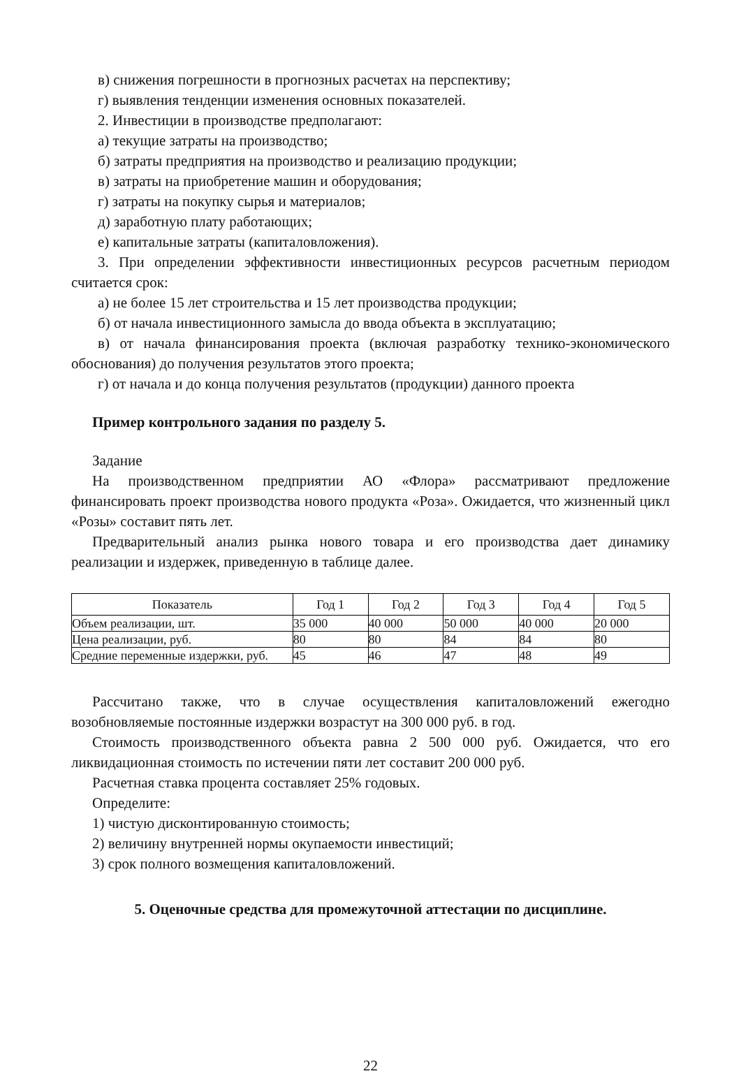в) снижения погрешности в прогнозных расчетах на перспективу;
г) выявления тенденции изменения основных показателей.
2. Инвестиции в производстве предполагают:
а) текущие затраты на производство;
б) затраты предприятия на производство и реализацию продукции;
в) затраты на приобретение машин и оборудования;
г) затраты на покупку сырья и материалов;
д) заработную плату работающих;
е) капитальные затраты (капиталовложения).
3. При определении эффективности инвестиционных ресурсов расчетным периодом считается срок:
а) не более 15 лет строительства и 15 лет производства продукции;
б) от начала инвестиционного замысла до ввода объекта в эксплуатацию;
в) от начала финансирования проекта (включая разработку технико-экономического обоснования) до получения результатов этого проекта;
г) от начала и до конца получения результатов (продукции) данного проекта
Пример контрольного задания по разделу 5.
Задание
На производственном предприятии АО «Флора» рассматривают предложение финансировать проект производства нового продукта «Роза». Ожидается, что жизненный цикл «Розы» составит пять лет.
Предварительный анализ рынка нового товара и его производства дает динамику реализации и издержек, приведенную в таблице далее.
| Показатель | Год 1 | Год 2 | Год 3 | Год 4 | Год 5 |
| --- | --- | --- | --- | --- | --- |
| Объем реализации, шт. | 35 000 | 40 000 | 50 000 | 40 000 | 20 000 |
| Цена реализации, руб. | 80 | 80 | 84 | 84 | 80 |
| Средние переменные издержки, руб. | 45 | 46 | 47 | 48 | 49 |
Рассчитано также, что в случае осуществления капиталовложений ежегодно возобновляемые постоянные издержки возрастут на 300 000 руб. в год.
Стоимость производственного объекта равна 2 500 000 руб. Ожидается, что его ликвидационная стоимость по истечении пяти лет составит 200 000 руб.
Расчетная ставка процента составляет 25% годовых.
Определите:
1) чистую дисконтированную стоимость;
2) величину внутренней нормы окупаемости инвестиций;
3) срок полного возмещения капиталовложений.
5. Оценочные средства для промежуточной аттестации по дисциплине.
22